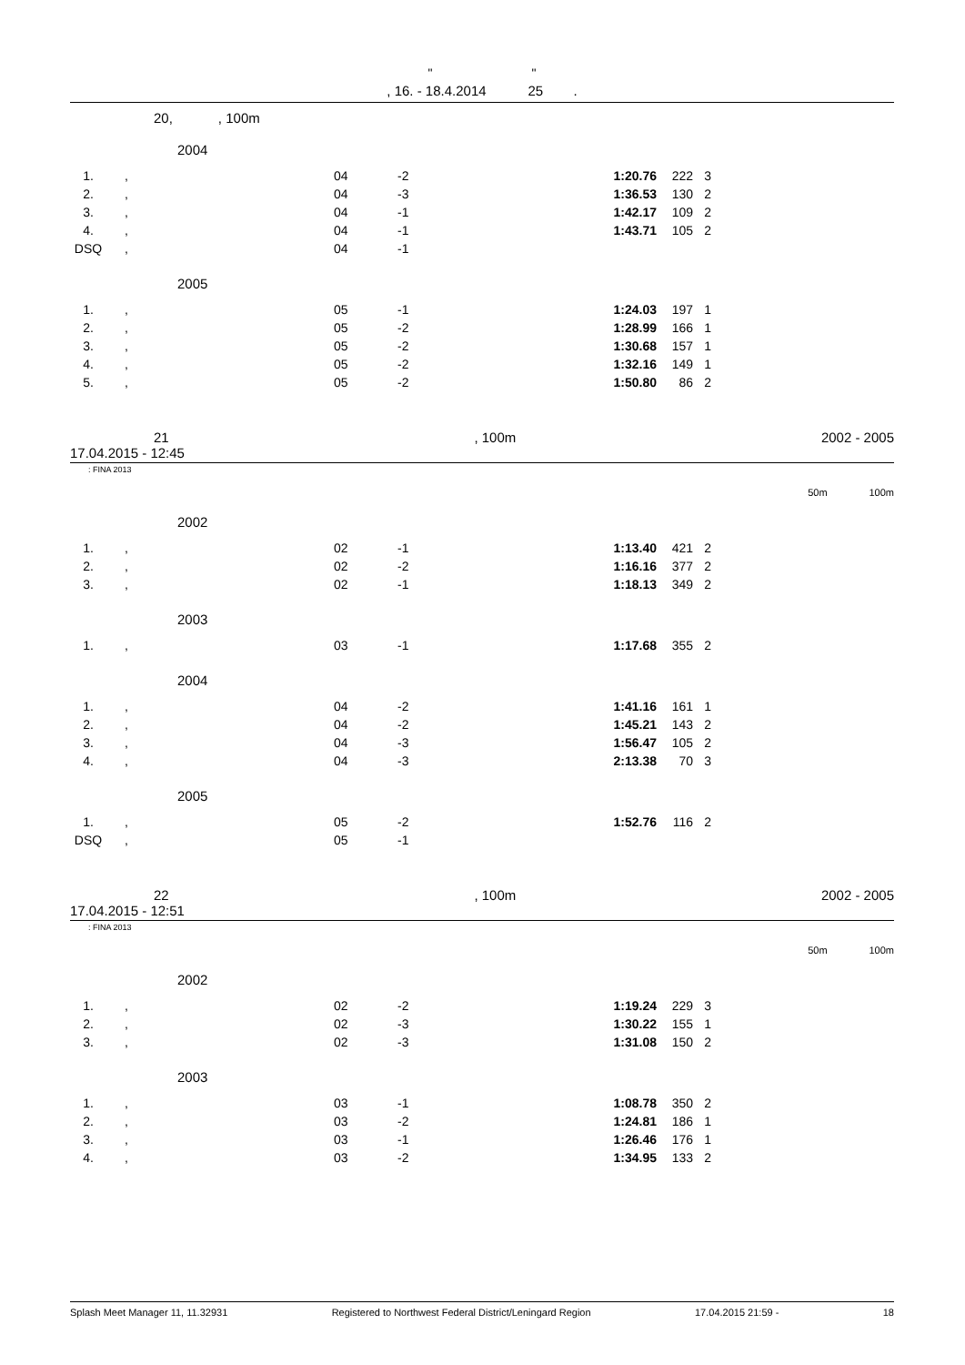" "
, 16. - 18.4.2014 25 .
20, , 100m
2004
| 1. | , | 04 | -2 | 1:20.76 | 222 | 3 |
| 2. | , | 04 | -3 | 1:36.53 | 130 | 2 |
| 3. | , | 04 | -1 | 1:42.17 | 109 | 2 |
| 4. | , | 04 | -1 | 1:43.71 | 105 | 2 |
| DSQ | , | 04 | -1 | | | |
2005
| 1. | , | 05 | -1 | 1:24.03 | 197 | 1 |
| 2. | , | 05 | -2 | 1:28.99 | 166 | 1 |
| 3. | , | 05 | -2 | 1:30.68 | 157 | 1 |
| 4. | , | 05 | -2 | 1:32.16 | 149 | 1 |
| 5. | , | 05 | -2 | 1:50.80 | 86 | 2 |
21, 100m 2002 - 2005
17.04.2015 - 12:45
: FINA 2013
50m 100m
2002
| 1. | , | 02 | -1 | 1:13.40 | 421 | 2 |
| 2. | , | 02 | -2 | 1:16.16 | 377 | 2 |
| 3. | , | 02 | -1 | 1:18.13 | 349 | 2 |
2003
| 1. | , | 03 | -1 | 1:17.68 | 355 | 2 |
2004
| 1. | , | 04 | -2 | 1:41.16 | 161 | 1 |
| 2. | , | 04 | -2 | 1:45.21 | 143 | 2 |
| 3. | , | 04 | -3 | 1:56.47 | 105 | 2 |
| 4. | , | 04 | -3 | 2:13.38 | 70 | 3 |
2005
| 1. | , | 05 | -2 | 1:52.76 | 116 | 2 |
| DSQ | , | 05 | -1 | | | |
22, 100m 2002 - 2005
17.04.2015 - 12:51
: FINA 2013
50m 100m
2002
| 1. | , | 02 | -2 | 1:19.24 | 229 | 3 |
| 2. | , | 02 | -3 | 1:30.22 | 155 | 1 |
| 3. | , | 02 | -3 | 1:31.08 | 150 | 2 |
2003
| 1. | , | 03 | -1 | 1:08.78 | 350 | 2 |
| 2. | , | 03 | -2 | 1:24.81 | 186 | 1 |
| 3. | , | 03 | -1 | 1:26.46 | 176 | 1 |
| 4. | , | 03 | -2 | 1:34.95 | 133 | 2 |
Splash Meet Manager 11, 11.32931 Registered to Northwest Federal District/Leningard Region 17.04.2015 21:59 - 18